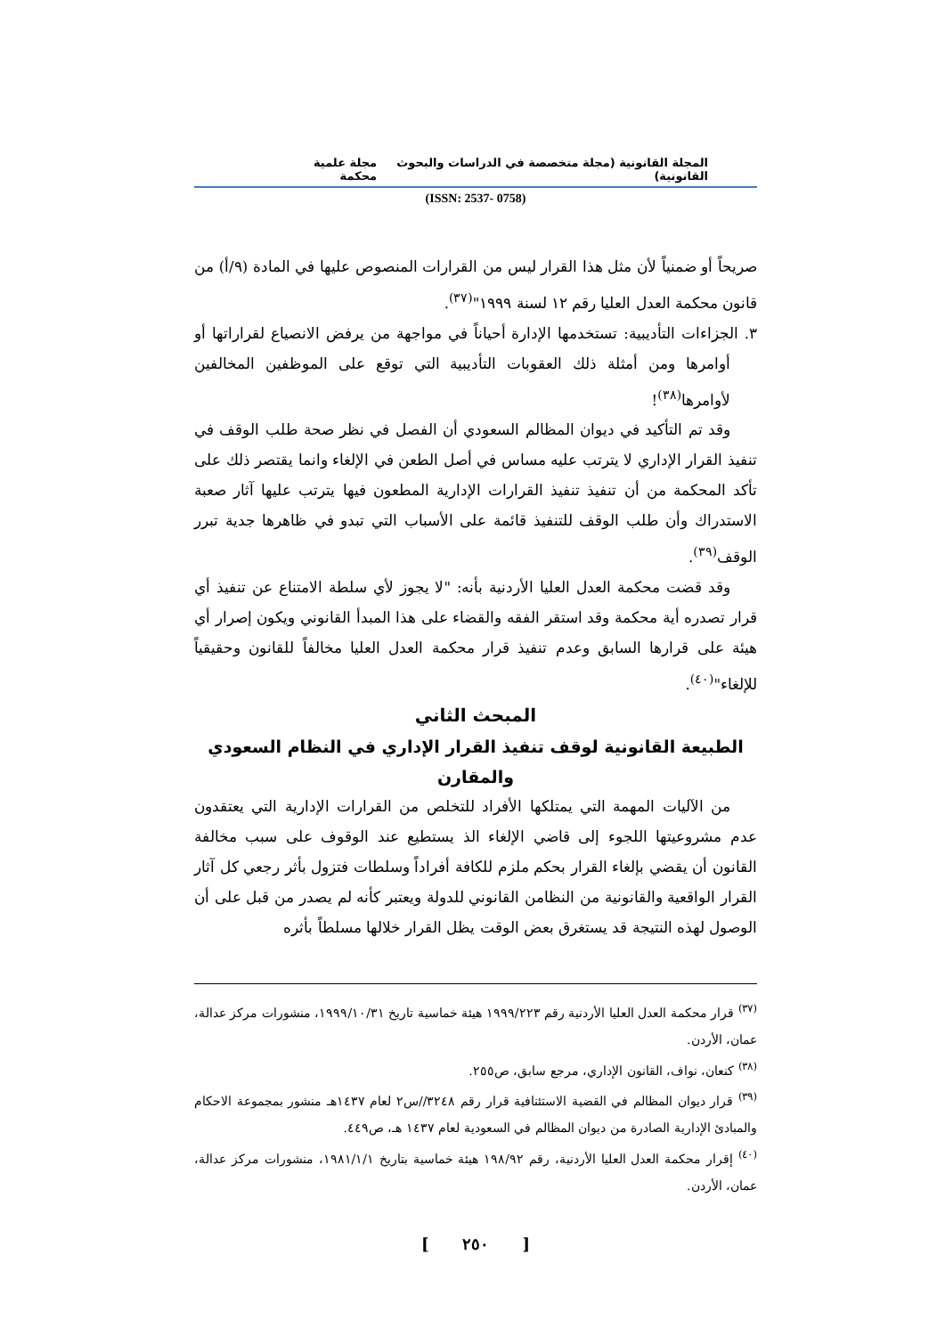المجلة القانونية (مجلة متخصصة في الدراسات والبحوث القانونية) مجلة علمية محكمة
(ISSN: 2537- 0758)
صريحاً أو ضمنياً لأن مثل هذا القرار ليس من القرارات المنصوص عليها في المادة (٩/أ) من قانون محكمة العدل العليا رقم ١٢ لسنة ١٩٩٩"<sup>(٣٧)</sup>.
٣. الجزاءات التأديبية: تستخدمها الإدارة أحياناً في مواجهة من يرفض الانصياع لقراراتها أو أوامرها ومن أمثلة ذلك العقوبات التأديبية التي توقع على الموظفين المخالفين لأوامرها<sup>(٣٨)</sup>!
وقد تم التأكيد في ديوان المظالم السعودي أن الفصل في نظر صحة طلب الوقف في تنفيذ القرار الإداري لا يترتب عليه مساس في أصل الطعن في الإلغاء وانما يقتصر ذلك على تأكد المحكمة من أن تنفيذ تنفيذ القرارات الإدارية المطعون فيها يترتب عليها آثار صعبة الاستدراك وأن طلب الوقف للتنفيذ قائمة على الأسباب التي تبدو في ظاهرها جدية تبرر الوقف<sup>(٣٩)</sup>.
وقد قضت محكمة العدل العليا الأردنية بأنه: "لا يجوز لأي سلطة الامتناع عن تنفيذ أي قرار تصدره أية محكمة وقد استقر الفقه والقضاء على هذا المبدأ القانوني ويكون إصرار أي هيئة على قرارها السابق وعدم تنفيذ قرار محكمة العدل العليا مخالفاً للقانون وحقيقياً للإلغاء"<sup>(٤٠)</sup>.
المبحث الثاني
الطبيعة القانونية لوقف تنفيذ القرار الإداري في النظام السعودي والمقارن
من الآليات المهمة التي يمتلكها الأفراد للتخلص من القرارات الإدارية التي يعتقدون عدم مشروعيتها اللجوء إلى قاضي الإلغاء الذ يستطيع عند الوقوف على سبب مخالفة القانون أن يقضي بإلغاء القرار بحكم ملزم للكافة أفراداً وسلطات فتزول بأثر رجعي كل آثار القرار الواقعية والقانونية من النظامن القانوني للدولة ويعتبر كأنه لم يصدر من قبل على أن الوصول لهذه النتيجة قد يستغرق بعض الوقت يظل القرار خلالها مسلطاً بأثره
<sup>(٣٧)</sup> قرار محكمة العدل العليا الأردنية رقم ١٩٩٩/٢٢٣ هيئة خماسية تاريخ ١٩٩٩/١٠/٣١، منشورات مركز عدالة، عمان، الأردن.
<sup>(٣٨)</sup> كنعان، نواف، القانون الإداري، مرجع سابق، ص٢٥٥.
<sup>(٣٩)</sup> قرار ديوان المظالم في القضية الاستئنافية قرار رقم ٣٢٤٨//س٢ لعام ١٤٣٧هـ منشور بمجموعة الاحكام والمبادئ الإدارية الصادرة من ديوان المظالم في السعودية لعام ١٤٣٧ هـ، ص٤٤٩.
<sup>(٤٠)</sup> إقرار محكمة العدل العليا الأردنية، رقم ١٩٨/٩٢ هيئة خماسية بتاريخ ١٩٨١/١/١، منشورات مركز عدالة، عمان، الأردن.
[ ٢٥٠ ]